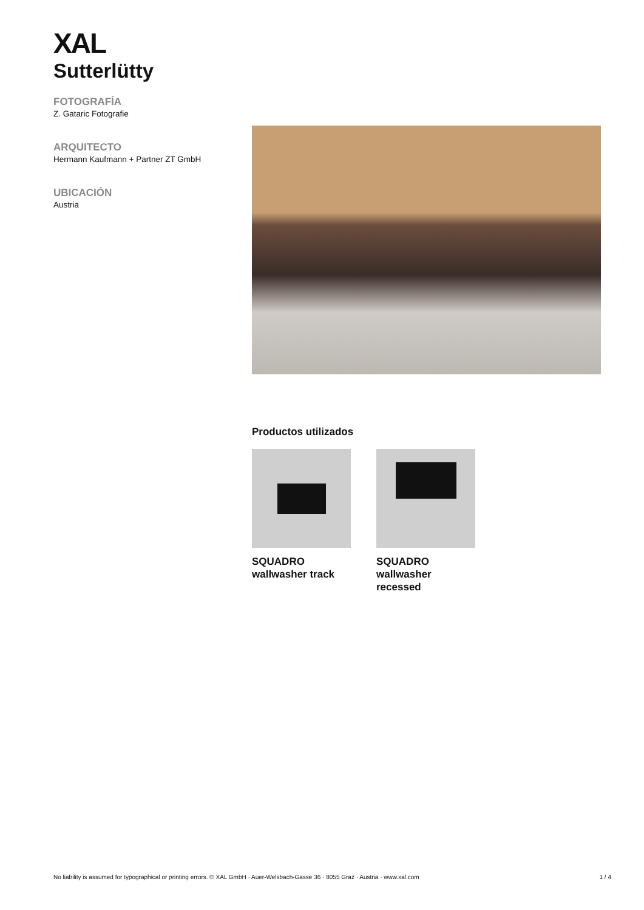XAL
Sutterlütty
FOTOGRAFÍA
Z. Gataric Fotografie
ARQUITECTO
Hermann Kaufmann + Partner ZT GmbH
UBICACIÓN
Austria
Productos utilizados
SQUADRO wallwasher track
SQUADRO wallwasher recessed
No liability is assumed for typographical or printing errors. © XAL GmbH · Auer-Welsbach-Gasse 36 · 8055 Graz · Austria · www.xal.com 1 / 4